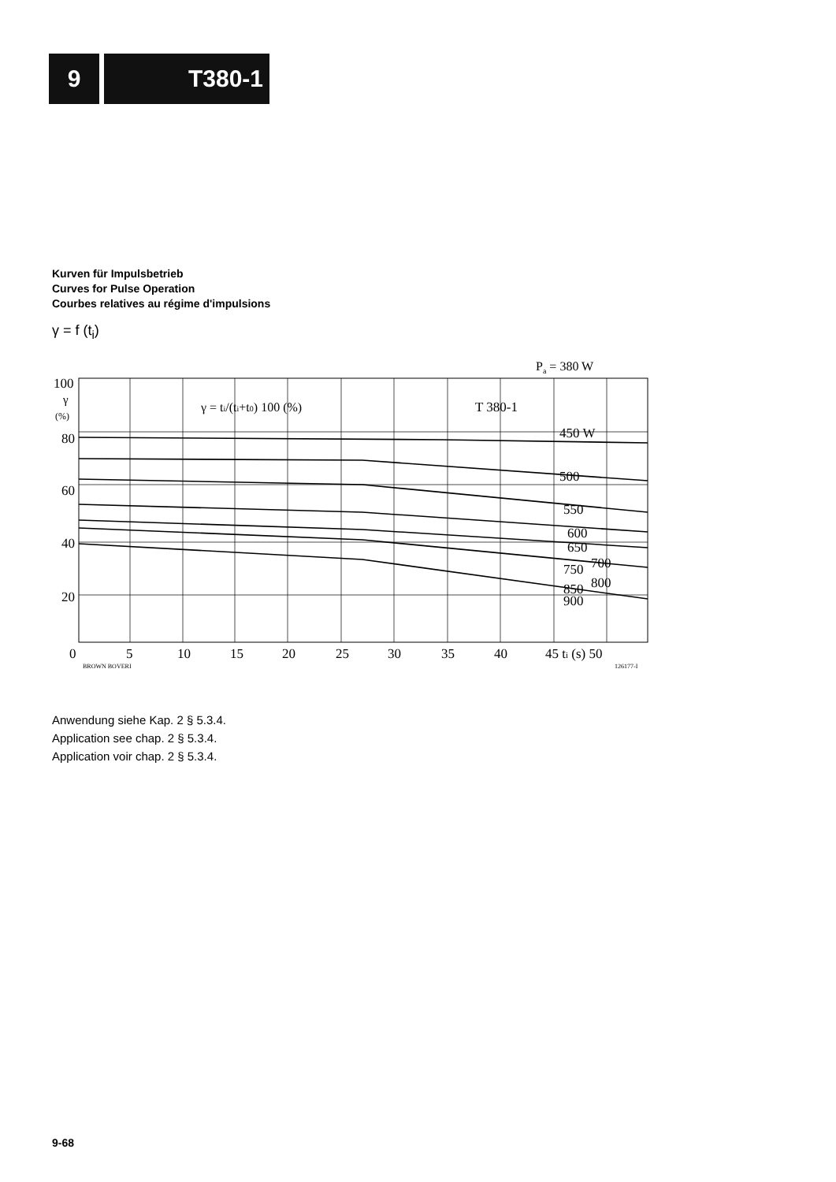9 T380-1
Kurven für Impulsbetrieb
Curves for Pulse Operation
Courbes relatives au régime d'impulsions
γ = f (t<sub>i</sub>)
Pa = 380 W
γ = ti/(ti+t0) 100 (%)
T 380-1
450 W
500
550
600
650
700
750
800
850
900
100
γ
(%)
80
60
40
20
0
5
10
15
20
25
30
35
40
45 ti (s) 50
BROWN BOVERI
126177-I
Anwendung siehe Kap. 2 § 5.3.4.
Application see chap. 2 § 5.3.4.
Application voir chap. 2 § 5.3.4.
9-68